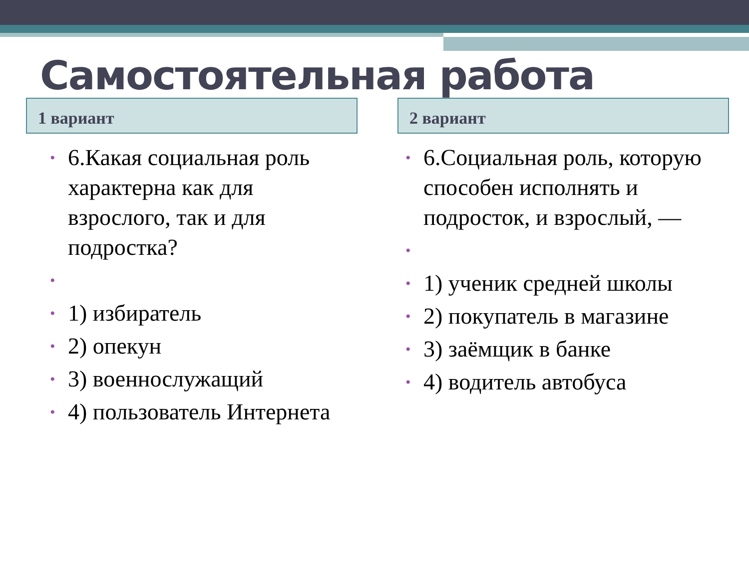Самостоятельная работа
1 вариант
• 6.Какая социальная роль характерна как для взрослого, так и для подростка?
• • 1) избиратель
• 2) опекун
• 3) военнослужащий
• 4) пользователь Интернета
2 вариант
• 6.Социальная роль, которую способен исполнять и подросток, и взрослый, —
• • 1) ученик средней школы
• 2) покупатель в магазине
• 3) заёмщик в банке
• 4) водитель автобуса